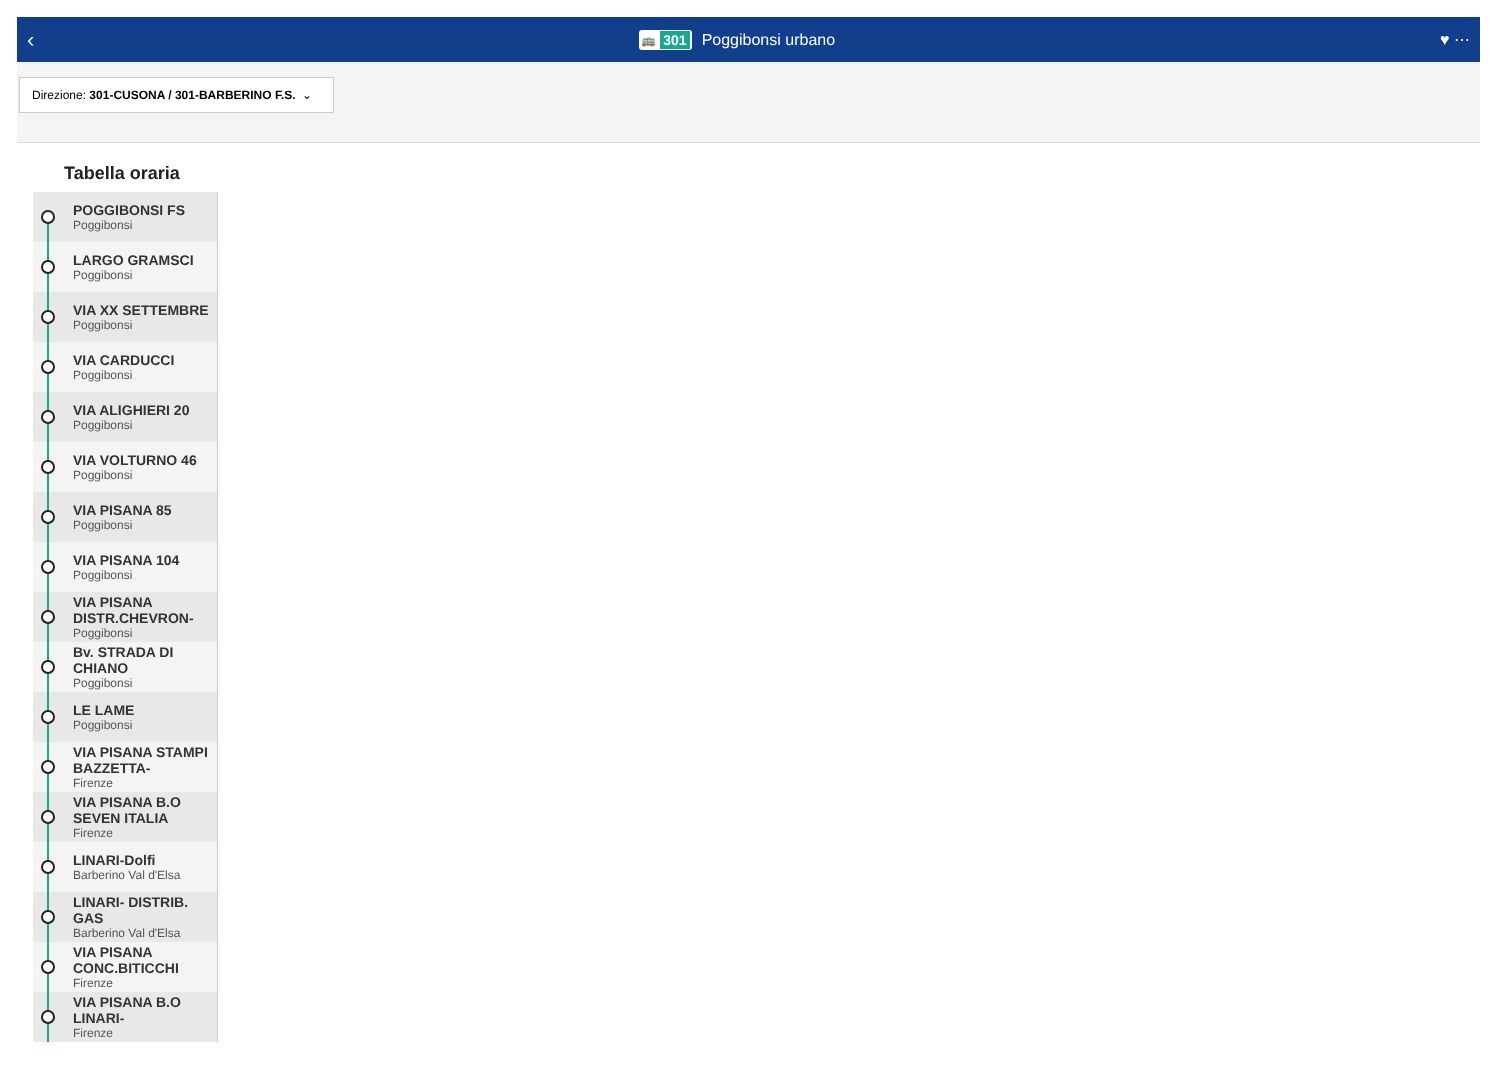‹ 🚌 301 Poggibonsi urbano ♥ ⋯
Direzione: 301-CUSONA / 301-BARBERINO F.S. ⌄
Tabella oraria
POGGIBONSI FS
Poggibonsi
LARGO GRAMSCI
Poggibonsi
VIA XX SETTEMBRE
Poggibonsi
VIA CARDUCCI
Poggibonsi
VIA ALIGHIERI 20
Poggibonsi
VIA VOLTURNO 46
Poggibonsi
VIA PISANA 85
Poggibonsi
VIA PISANA 104
Poggibonsi
VIA PISANA DISTR.CHEVRON-
Poggibonsi
Bv. STRADA DI CHIANO
Poggibonsi
LE LAME
Poggibonsi
VIA PISANA STAMPI BAZZETTA-
Firenze
VIA PISANA B.O SEVEN ITALIA
Firenze
LINARI-Dolfi
Barberino Val d'Elsa
LINARI- DISTRIB. GAS
Barberino Val d'Elsa
VIA PISANA CONC.BITICCHI
Firenze
VIA PISANA B.O LINARI-
Firenze